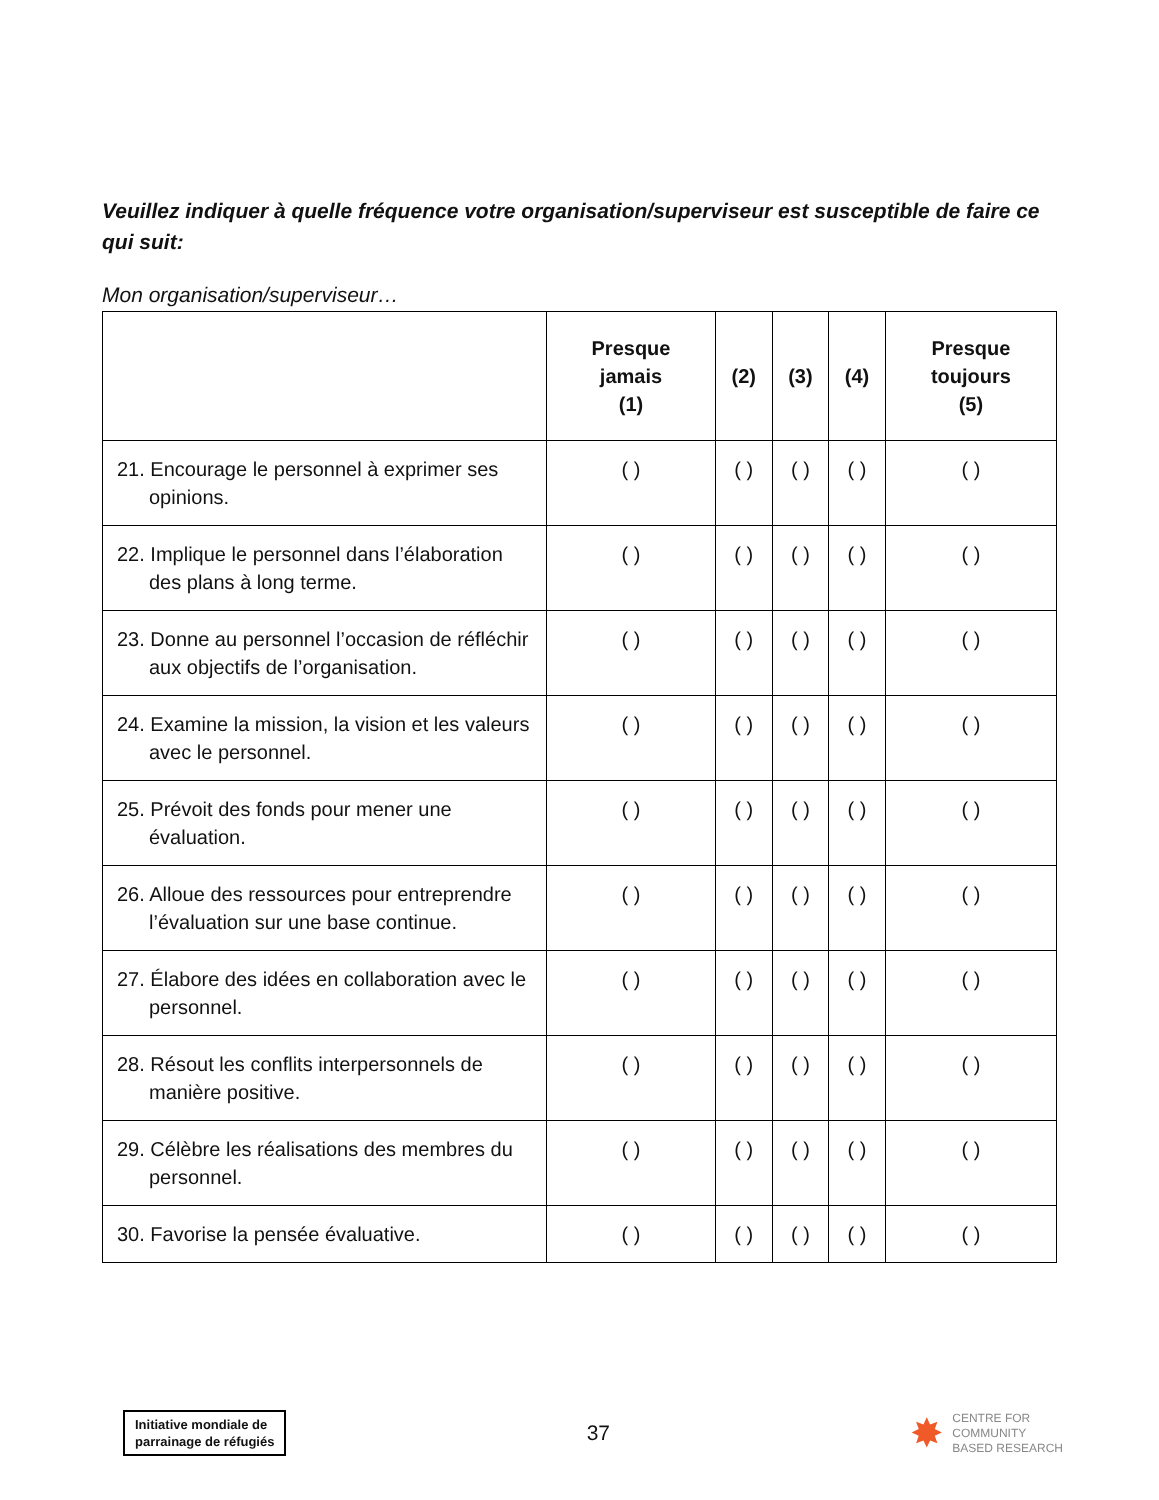Veuillez indiquer à quelle fréquence votre organisation/superviseur est susceptible de faire ce qui suit:
Mon organisation/superviseur…
| | Presque jamais (1) | (2) | (3) | (4) | Presque toujours (5) |
| --- | --- | --- | --- | --- | --- |
| 21. Encourage le personnel à exprimer ses opinions. | ( ) | ( ) | ( ) | ( ) | ( ) |
| 22. Implique le personnel dans l’élaboration des plans à long terme. | ( ) | ( ) | ( ) | ( ) | ( ) |
| 23. Donne au personnel l’occasion de réfléchir aux objectifs de l’organisation. | ( ) | ( ) | ( ) | ( ) | ( ) |
| 24. Examine la mission, la vision et les valeurs avec le personnel. | ( ) | ( ) | ( ) | ( ) | ( ) |
| 25. Prévoit des fonds pour mener une évaluation. | ( ) | ( ) | ( ) | ( ) | ( ) |
| 26. Alloue des ressources pour entreprendre l’évaluation sur une base continue. | ( ) | ( ) | ( ) | ( ) | ( ) |
| 27. Élabore des idées en collaboration avec le personnel. | ( ) | ( ) | ( ) | ( ) | ( ) |
| 28. Résout les conflits interpersonnels de manière positive. | ( ) | ( ) | ( ) | ( ) | ( ) |
| 29. Célèbre les réalisations des membres du personnel. | ( ) | ( ) | ( ) | ( ) | ( ) |
| 30. Favorise la pensée évaluative. | ( ) | ( ) | ( ) | ( ) | ( ) |
Initiative mondiale de
parrainage de réfugiés
37
✸
CENTRE FOR
COMMUNITY
BASED RESEARCH